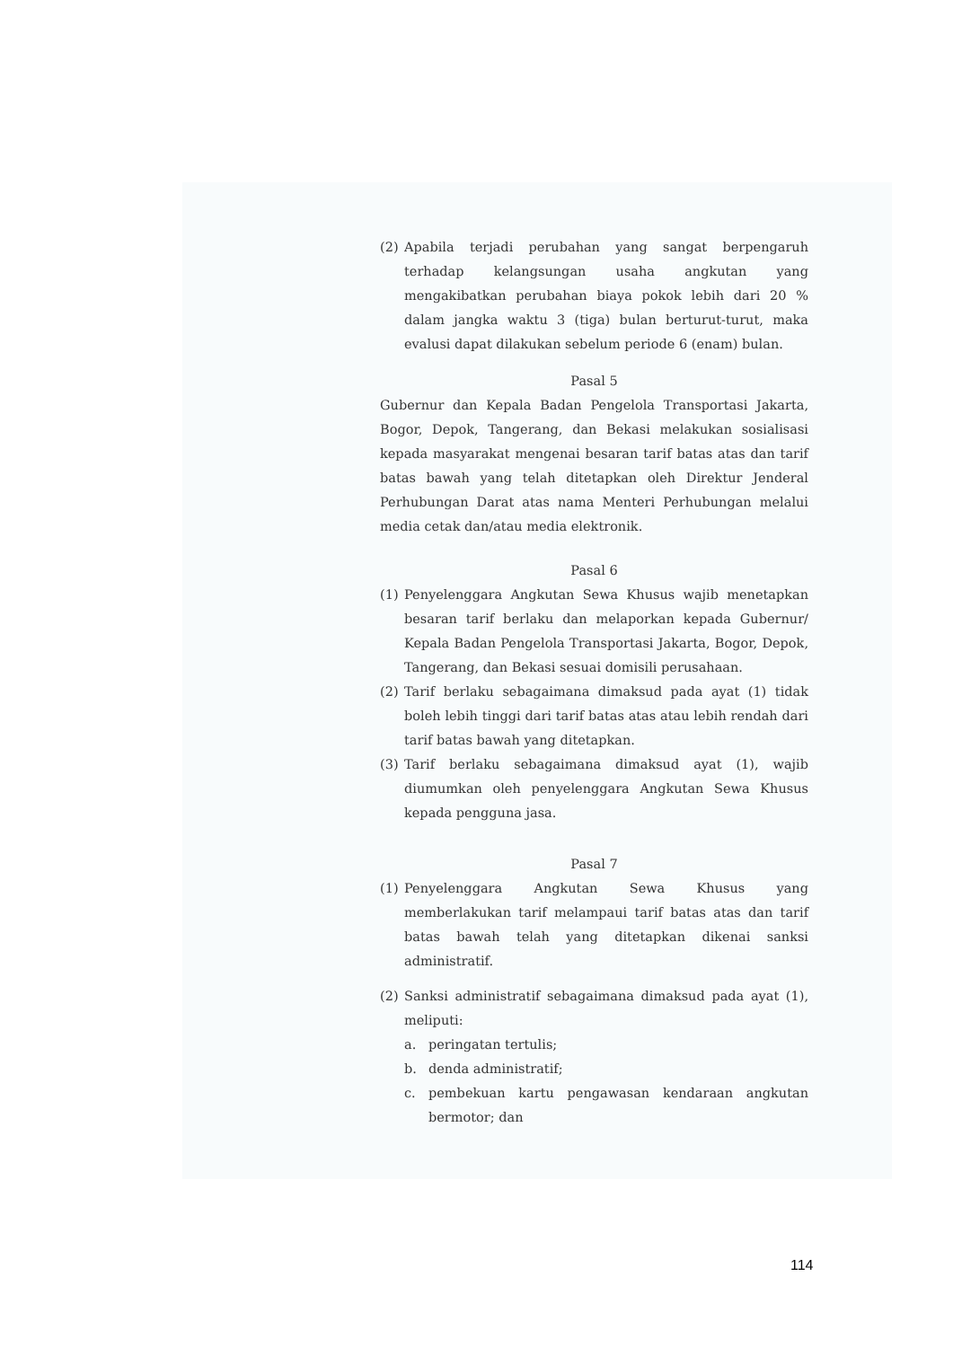(2) Apabila terjadi perubahan yang sangat berpengaruh terhadap kelangsungan usaha angkutan yang mengakibatkan perubahan biaya pokok lebih dari 20 % dalam jangka waktu 3 (tiga) bulan berturut-turut, maka evalusi dapat dilakukan sebelum periode 6 (enam) bulan.
Pasal 5
Gubernur dan Kepala Badan Pengelola Transportasi Jakarta, Bogor, Depok, Tangerang, dan Bekasi melakukan sosialisasi kepada masyarakat mengenai besaran tarif batas atas dan tarif batas bawah yang telah ditetapkan oleh Direktur Jenderal Perhubungan Darat atas nama Menteri Perhubungan melalui media cetak dan/atau media elektronik.
Pasal 6
(1) Penyelenggara Angkutan Sewa Khusus wajib menetapkan besaran tarif berlaku dan melaporkan kepada Gubernur/ Kepala Badan Pengelola Transportasi Jakarta, Bogor, Depok, Tangerang, dan Bekasi sesuai domisili perusahaan.
(2) Tarif berlaku sebagaimana dimaksud pada ayat (1) tidak boleh lebih tinggi dari tarif batas atas atau lebih rendah dari tarif batas bawah yang ditetapkan.
(3) Tarif berlaku sebagaimana dimaksud ayat (1), wajib diumumkan oleh penyelenggara Angkutan Sewa Khusus kepada pengguna jasa.
Pasal 7
(1) Penyelenggara Angkutan Sewa Khusus yang memberlakukan tarif melampaui tarif batas atas dan tarif batas bawah telah yang ditetapkan dikenai sanksi administratif.
(2) Sanksi administratif sebagaimana dimaksud pada ayat (1), meliputi:
a. peringatan tertulis;
b. denda administratif;
c. pembekuan kartu pengawasan kendaraan angkutan bermotor; dan
114